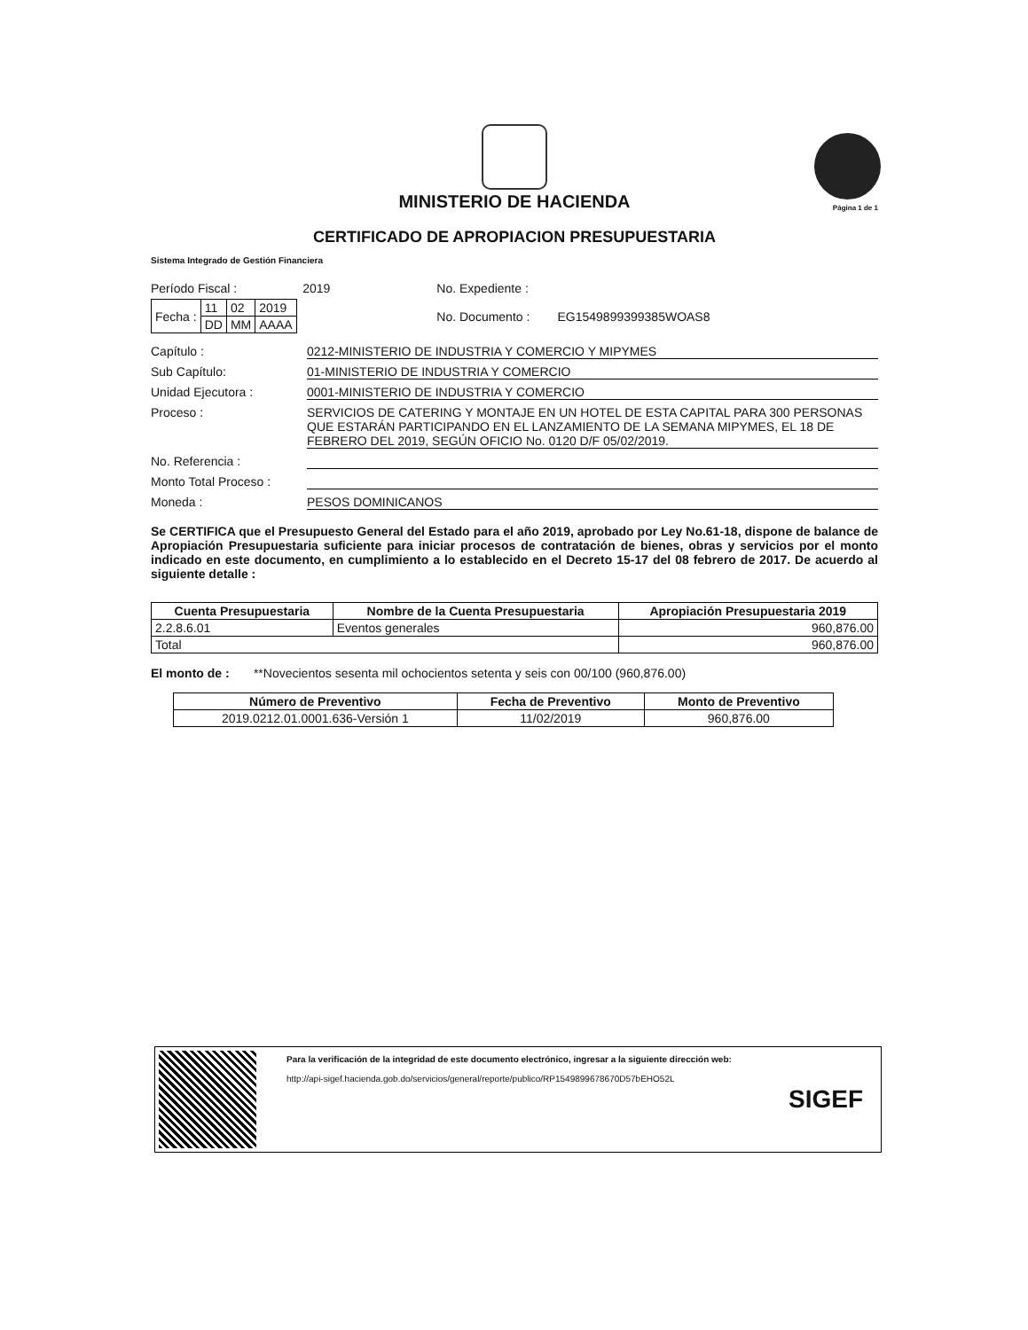Página 1 de 1
MINISTERIO DE HACIENDA
CERTIFICADO DE APROPIACION PRESUPUESTARIA
Sistema Integrado de Gestión Financiera
Período Fiscal : 2019
| Fecha : | 11 | 02 | 2019 |
| | DD | MM | AAAA |
No. Expediente :
No. Documento : EG1549899399385WOAS8
Capítulo : 0212-MINISTERIO DE INDUSTRIA Y COMERCIO Y MIPYMES
Sub Capítulo: 01-MINISTERIO DE INDUSTRIA Y COMERCIO
Unidad Ejecutora : 0001-MINISTERIO DE INDUSTRIA Y COMERCIO
Proceso : SERVICIOS DE CATERING Y MONTAJE EN UN HOTEL DE ESTA CAPITAL PARA 300 PERSONAS QUE ESTARÁN PARTICIPANDO EN EL LANZAMIENTO DE LA SEMANA MIPYMES, EL 18 DE FEBRERO DEL 2019, SEGÚN OFICIO No. 0120 D/F 05/02/2019.
No. Referencia :
Monto Total Proceso :
Moneda : PESOS DOMINICANOS
Se CERTIFICA que el Presupuesto General del Estado para el año 2019, aprobado por Ley No.61-18, dispone de balance de Apropiación Presupuestaria suficiente para iniciar procesos de contratación de bienes, obras y servicios por el monto indicado en este documento, en cumplimiento a lo establecido en el Decreto 15-17 del 08 febrero de 2017. De acuerdo al siguiente detalle :
| Cuenta Presupuestaria | Nombre de la Cuenta Presupuestaria | Apropiación Presupuestaria 2019 |
| --- | --- | --- |
| 2.2.8.6.01 | Eventos generales | 960,876.00 |
| Total | | 960,876.00 |
El monto de : **Novecientos sesenta mil ochocientos setenta y seis con 00/100 (960,876.00)
| Número de Preventivo | Fecha de Preventivo | Monto de Preventivo |
| --- | --- | --- |
| 2019.0212.01.0001.636-Versión 1 | 11/02/2019 | 960,876.00 |
Para la verificación de la integridad de este documento electrónico, ingresar a la siguiente dirección web:
http://api-sigef.hacienda.gob.do/servicios/general/reporte/publico/RP1549899678670D57bEHO52L
SIGEF